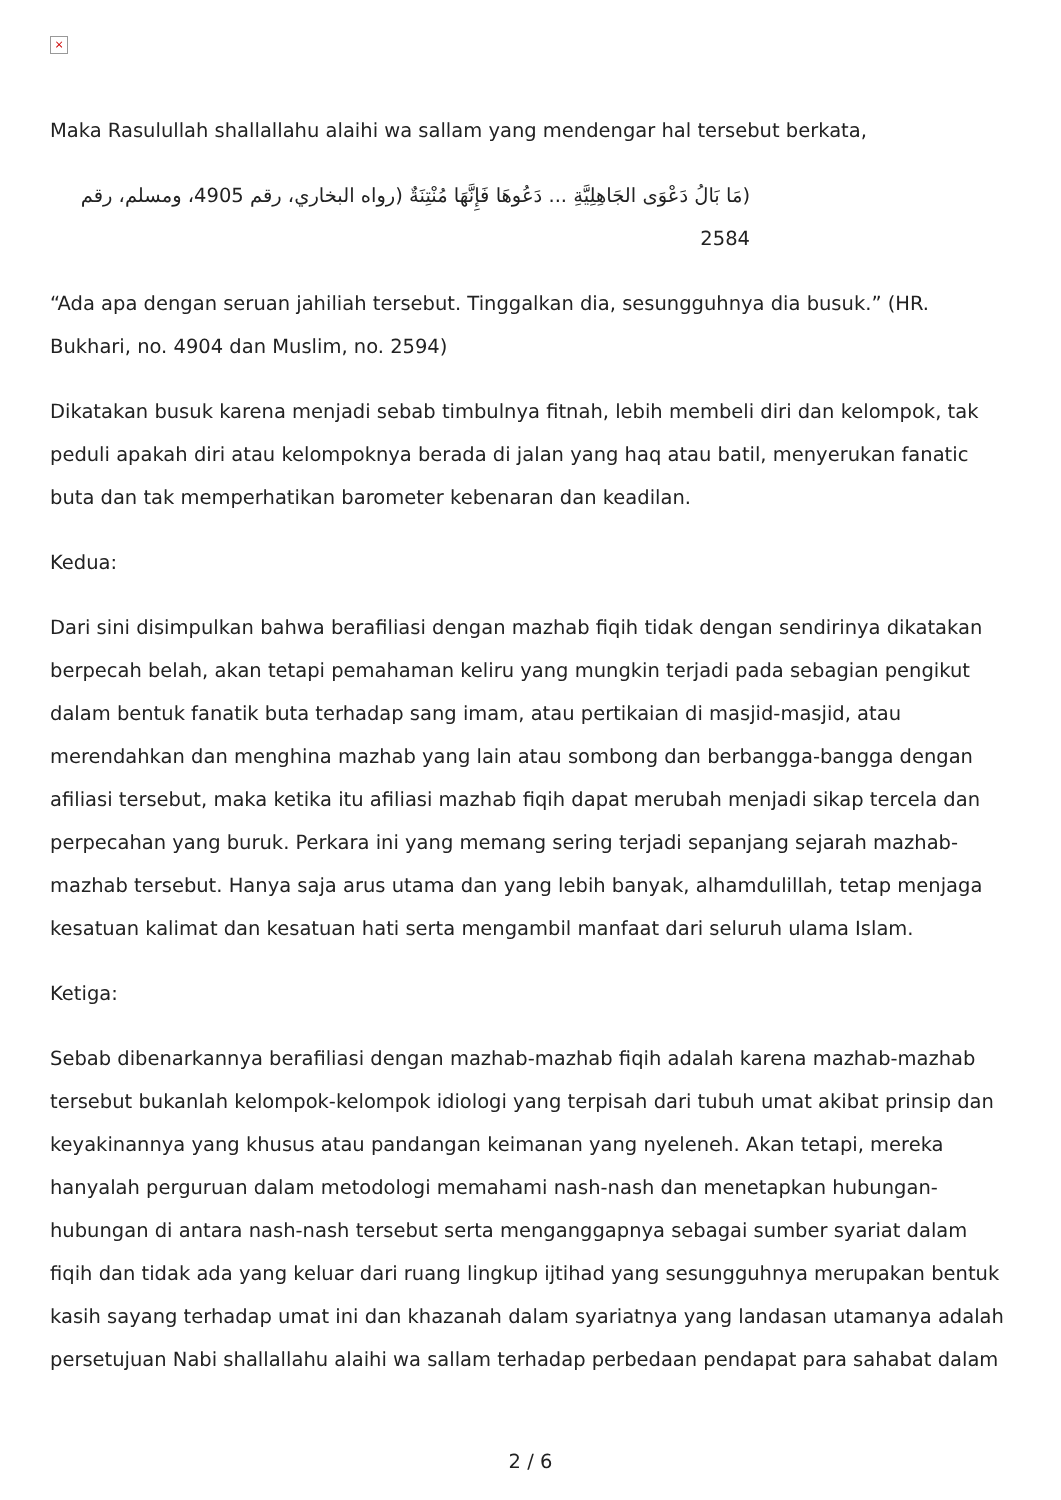×
Maka Rasulullah shallallahu alaihi wa sallam yang mendengar hal tersebut berkata,
(مَا بَالُ دَعْوَى الجَاهِلِيَّةِ ... دَعُوهَا فَإِنَّهَا مُنْتِنَةٌ (رواه البخاري، رقم 4905، ومسلم، رقم 2584
“Ada apa dengan seruan jahiliah tersebut. Tinggalkan dia, sesungguhnya dia busuk.” (HR. Bukhari, no. 4904 dan Muslim, no. 2594)
Dikatakan busuk karena menjadi sebab timbulnya fitnah, lebih membeli diri dan kelompok, tak peduli apakah diri atau kelompoknya berada di jalan yang haq atau batil, menyerukan fanatic buta dan tak memperhatikan barometer kebenaran dan keadilan.
Kedua:
Dari sini disimpulkan bahwa berafiliasi dengan mazhab fiqih tidak dengan sendirinya dikatakan berpecah belah, akan tetapi pemahaman keliru yang mungkin terjadi pada sebagian pengikut dalam bentuk fanatik buta terhadap sang imam, atau pertikaian di masjid-masjid, atau merendahkan dan menghina mazhab yang lain atau sombong dan berbangga-bangga dengan afiliasi tersebut, maka ketika itu afiliasi mazhab fiqih dapat merubah menjadi sikap tercela dan perpecahan yang buruk. Perkara ini yang memang sering terjadi sepanjang sejarah mazhab-mazhab tersebut. Hanya saja arus utama dan yang lebih banyak, alhamdulillah, tetap menjaga kesatuan kalimat dan kesatuan hati serta mengambil manfaat dari seluruh ulama Islam.
Ketiga:
Sebab dibenarkannya berafiliasi dengan mazhab-mazhab fiqih adalah karena mazhab-mazhab tersebut bukanlah kelompok-kelompok idiologi yang terpisah dari tubuh umat akibat prinsip dan keyakinannya yang khusus atau pandangan keimanan yang nyeleneh. Akan tetapi, mereka hanyalah perguruan dalam metodologi memahami nash-nash dan menetapkan hubungan-hubungan di antara nash-nash tersebut serta menganggapnya sebagai sumber syariat dalam fiqih dan tidak ada yang keluar dari ruang lingkup ijtihad yang sesungguhnya merupakan bentuk kasih sayang terhadap umat ini dan khazanah dalam syariatnya yang landasan utamanya adalah persetujuan Nabi shallallahu alaihi wa sallam terhadap perbedaan pendapat para sahabat dalam
2 / 6